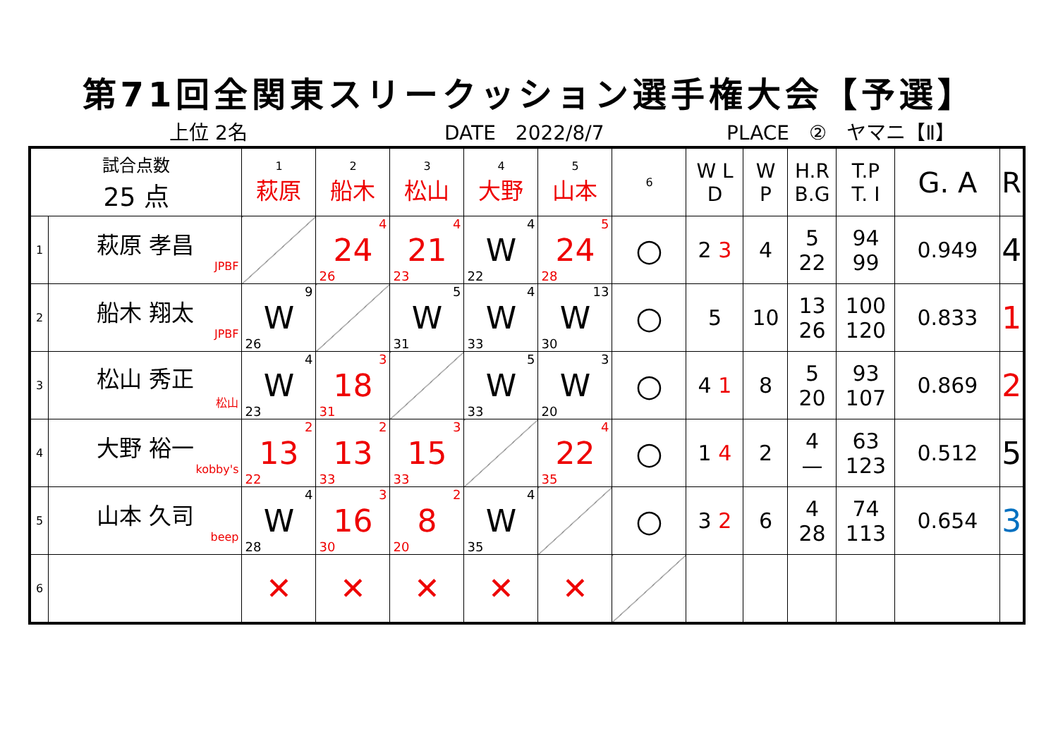第71回全関東スリークッション選手権大会【予選】
上位 2名 DATE　2022/8/7 PLACE　②　ヤマニ【Ⅱ】
| 試合点数 25 点 | | 1 萩原 | 2 船木 | 3 松山 | 4 大野 | 5 山本 | 6 | W L D | W P | H.R B.G | T.P T. I | G. A | R |
| 1 | 萩原 孝昌 JPBF | | 4 24 26 | 4 21 23 | 4 W 22 | 5 24 28 | ○ | 2 3 | 4 | 5 22 | 94 99 | 0.949 | 4 |
| 2 | 船木 翔太 JPBF | 9 W 26 | | 5 W 31 | 4 W 33 | 13 W 30 | ○ | 5 | 10 | 13 26 | 100 120 | 0.833 | 1 |
| 3 | 松山 秀正 松山 | 4 W 23 | 3 18 31 | | 5 W 33 | 3 W 20 | ○ | 4 1 | 8 | 5 20 | 93 107 | 0.869 | 2 |
| 4 | 大野 裕一 kobby's | 2 13 22 | 2 13 33 | 3 15 33 | | 4 22 35 | ○ | 1 4 | 2 | 4 — | 63 123 | 0.512 | 5 |
| 5 | 山本 久司 beep | 4 W 28 | 3 16 30 | 2 8 20 | 4 W 35 | | ○ | 3 2 | 6 | 4 28 | 74 113 | 0.654 | 3 |
| 6 | | ✕ | ✕ | ✕ | ✕ | ✕ | | | | | | | |